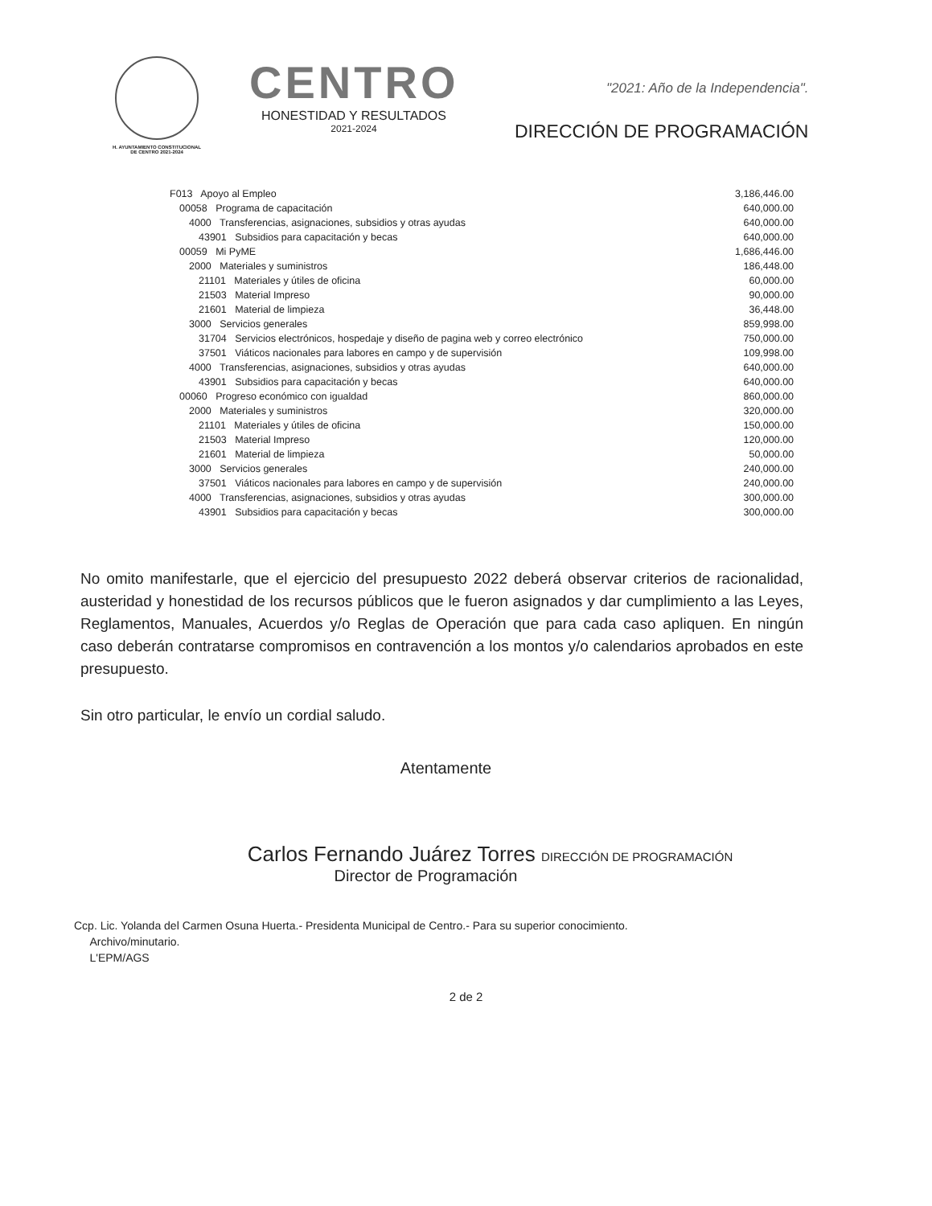H. AYUNTAMIENTO CONSTITUCIONAL
DE CENTRO 2021-2024
CENTRO
HONESTIDAD Y RESULTADOS
2021-2024
"2021: Año de la Independencia".
DIRECCIÓN DE PROGRAMACIÓN
| F013 Apoyo al Empleo | | | | 3,186,446.00 |
| | 00058 Programa de capacitación | | | 640,000.00 |
| | | 4000 Transferencias, asignaciones, subsidios y otras ayudas | | 640,000.00 |
| | | | 43901 Subsidios para capacitación y becas | 640,000.00 |
| | 00059 Mi PyME | | | 1,686,446.00 |
| | | 2000 Materiales y suministros | | 186,448.00 |
| | | | 21101 Materiales y útiles de oficina | 60,000.00 |
| | | | 21503 Material Impreso | 90,000.00 |
| | | | 21601 Material de limpieza | 36,448.00 |
| | | 3000 Servicios generales | | 859,998.00 |
| | | | 31704 Servicios electrónicos, hospedaje y diseño de pagina web y correo electrónico | 750,000.00 |
| | | | 37501 Viáticos nacionales para labores en campo y de supervisión | 109,998.00 |
| | | 4000 Transferencias, asignaciones, subsidios y otras ayudas | | 640,000.00 |
| | | | 43901 Subsidios para capacitación y becas | 640,000.00 |
| | 00060 Progreso económico con igualdad | | | 860,000.00 |
| | | 2000 Materiales y suministros | | 320,000.00 |
| | | | 21101 Materiales y útiles de oficina | 150,000.00 |
| | | | 21503 Material Impreso | 120,000.00 |
| | | | 21601 Material de limpieza | 50,000.00 |
| | | 3000 Servicios generales | | 240,000.00 |
| | | | 37501 Viáticos nacionales para labores en campo y de supervisión | 240,000.00 |
| | | 4000 Transferencias, asignaciones, subsidios y otras ayudas | | 300,000.00 |
| | | | 43901 Subsidios para capacitación y becas | 300,000.00 |
No omito manifestarle, que el ejercicio del presupuesto 2022 deberá observar criterios de racionalidad, austeridad y honestidad de los recursos públicos que le fueron asignados y dar cumplimiento a las Leyes, Reglamentos, Manuales, Acuerdos y/o Reglas de Operación que para cada caso apliquen. En ningún caso deberán contratarse compromisos en contravención a los montos y/o calendarios aprobados en este presupuesto.
Sin otro particular, le envío un cordial saludo.
Atentamente
Carlos Fernando Juárez Torres DIRECCIÓN DE PROGRAMACIÓN
Director de Programación
Ccp. Lic. Yolanda del Carmen Osuna Huerta.- Presidenta Municipal de Centro.- Para su superior conocimiento.
Archivo/minutario.
L'EPM/AGS
2 de 2